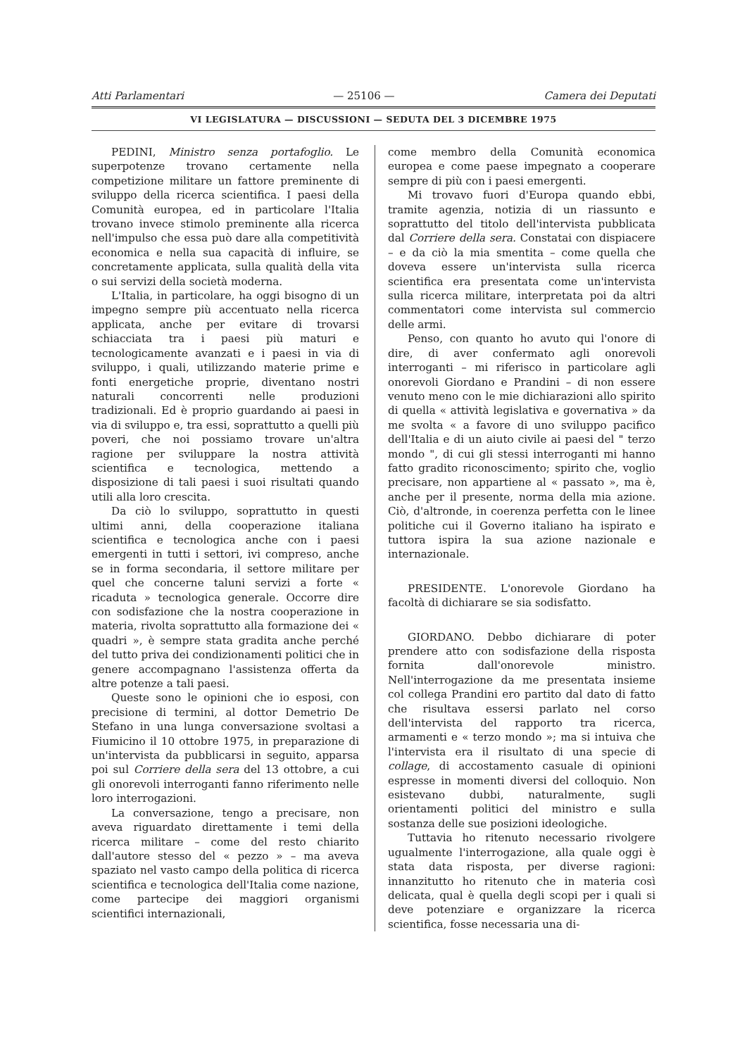Atti Parlamentari — 25106 — Camera dei Deputati
VI LEGISLATURA — DISCUSSIONI — SEDUTA DEL 3 DICEMBRE 1975
PEDINI, Ministro senza portafoglio. Le superpotenze trovano certamente nella competizione militare un fattore preminente di sviluppo della ricerca scientifica. I paesi della Comunità europea, ed in particolare l'Italia trovano invece stimolo preminente alla ricerca nell'impulso che essa può dare alla competitività economica e nella sua capacità di influire, se concretamente applicata, sulla qualità della vita o sui servizi della società moderna.
L'Italia, in particolare, ha oggi bisogno di un impegno sempre più accentuato nella ricerca applicata, anche per evitare di trovarsi schiacciata tra i paesi più maturi e tecnologicamente avanzati e i paesi in via di sviluppo, i quali, utilizzando materie prime e fonti energetiche proprie, diventano nostri naturali concorrenti nelle produzioni tradizionali. Ed è proprio guardando ai paesi in via di sviluppo e, tra essi, soprattutto a quelli più poveri, che noi possiamo trovare un'altra ragione per sviluppare la nostra attività scientifica e tecnologica, mettendo a disposizione di tali paesi i suoi risultati quando utili alla loro crescita.
Da ciò lo sviluppo, soprattutto in questi ultimi anni, della cooperazione italiana scientifica e tecnologica anche con i paesi emergenti in tutti i settori, ivi compreso, anche se in forma secondaria, il settore militare per quel che concerne taluni servizi a forte « ricaduta » tecnologica generale. Occorre dire con sodisfazione che la nostra cooperazione in materia, rivolta soprattutto alla formazione dei « quadri », è sempre stata gradita anche perché del tutto priva dei condizionamenti politici che in genere accompagnano l'assistenza offerta da altre potenze a tali paesi.
Queste sono le opinioni che io esposi, con precisione di termini, al dottor Demetrio De Stefano in una lunga conversazione svoltasi a Fiumicino il 10 ottobre 1975, in preparazione di un'intervista da pubblicarsi in seguito, apparsa poi sul Corriere della sera del 13 ottobre, a cui gli onorevoli interroganti fanno riferimento nelle loro interrogazioni.
La conversazione, tengo a precisare, non aveva riguardato direttamente i temi della ricerca militare – come del resto chiarito dall'autore stesso del « pezzo » – ma aveva spaziato nel vasto campo della politica di ricerca scientifica e tecnologica dell'Italia come nazione, come partecipe dei maggiori organismi scientifici internazionali,
come membro della Comunità economica europea e come paese impegnato a cooperare sempre di più con i paesi emergenti.
Mi trovavo fuori d'Europa quando ebbi, tramite agenzia, notizia di un riassunto e soprattutto del titolo dell'intervista pubblicata dal Corriere della sera. Constatai con dispiacere – e da ciò la mia smentita – come quella che doveva essere un'intervista sulla ricerca scientifica era presentata come un'intervista sulla ricerca militare, interpretata poi da altri commentatori come intervista sul commercio delle armi.
Penso, con quanto ho avuto qui l'onore di dire, di aver confermato agli onorevoli interroganti – mi riferisco in particolare agli onorevoli Giordano e Prandini – di non essere venuto meno con le mie dichiarazioni allo spirito di quella « attività legislativa e governativa » da me svolta « a favore di uno sviluppo pacifico dell'Italia e di un aiuto civile ai paesi del " terzo mondo ", di cui gli stessi interroganti mi hanno fatto gradito riconoscimento; spirito che, voglio precisare, non appartiene al « passato », ma è, anche per il presente, norma della mia azione. Ciò, d'altronde, in coerenza perfetta con le linee politiche cui il Governo italiano ha ispirato e tuttora ispira la sua azione nazionale e internazionale.
PRESIDENTE. L'onorevole Giordano ha facoltà di dichiarare se sia sodisfatto.
GIORDANO. Debbo dichiarare di poter prendere atto con sodisfazione della risposta fornita dall'onorevole ministro. Nell'interrogazione da me presentata insieme col collega Prandini ero partito dal dato di fatto che risultava essersi parlato nel corso dell'intervista del rapporto tra ricerca, armamenti e « terzo mondo »; ma si intuiva che l'intervista era il risultato di una specie di collage, di accostamento casuale di opinioni espresse in momenti diversi del colloquio. Non esistevano dubbi, naturalmente, sugli orientamenti politici del ministro e sulla sostanza delle sue posizioni ideologiche.
Tuttavia ho ritenuto necessario rivolgere ugualmente l'interrogazione, alla quale oggi è stata data risposta, per diverse ragioni: innanzitutto ho ritenuto che in materia così delicata, qual è quella degli scopi per i quali si deve potenziare e organizzare la ricerca scientifica, fosse necessaria una di-